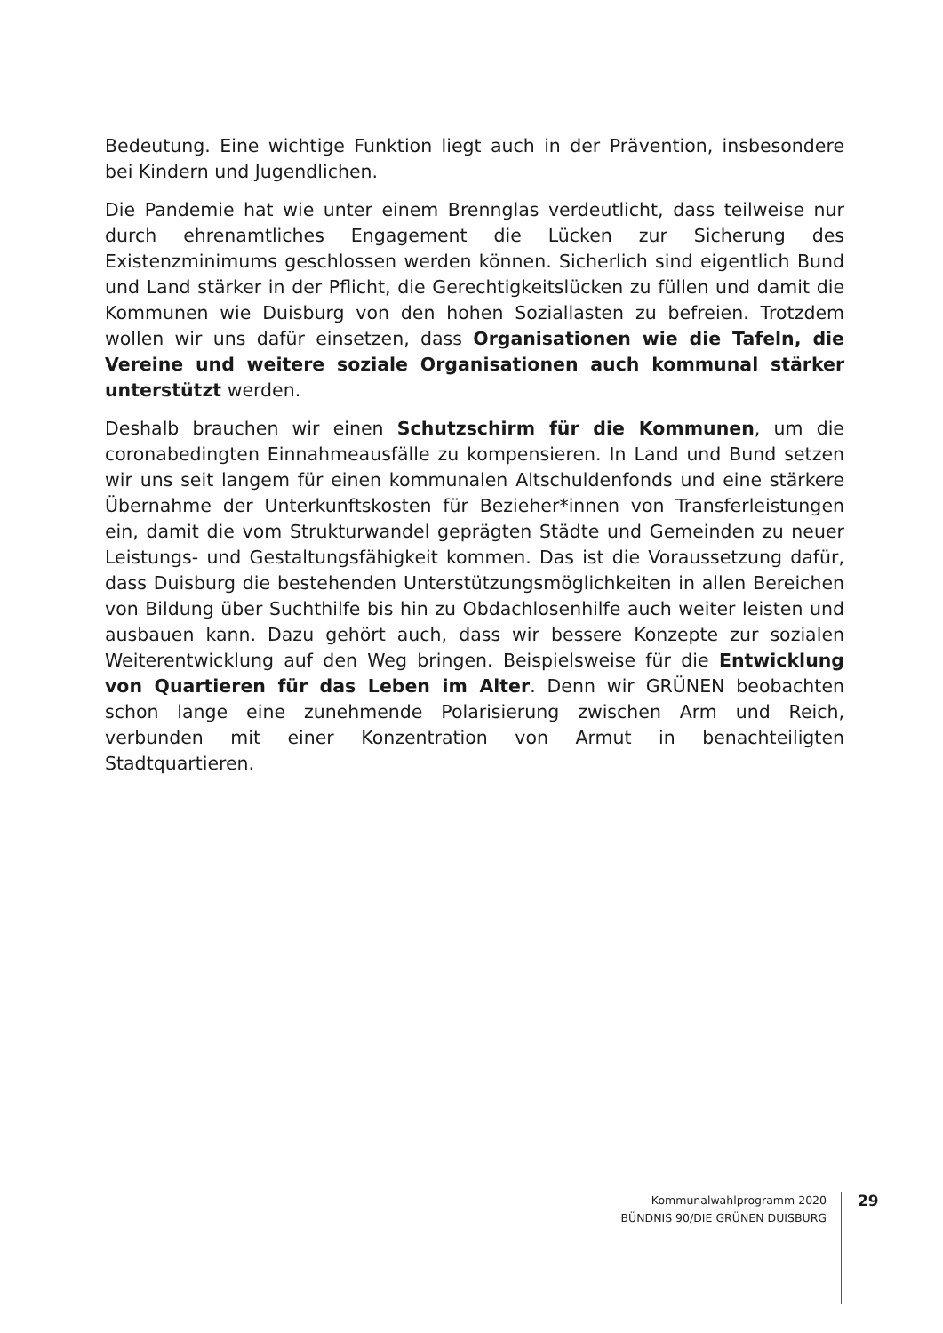Bedeutung. Eine wichtige Funktion liegt auch in der Prävention, insbesondere bei Kindern und Jugendlichen.
Die Pandemie hat wie unter einem Brennglas verdeutlicht, dass teilweise nur durch ehrenamtliches Engagement die Lücken zur Sicherung des Existenzminimums geschlossen werden können. Sicherlich sind eigentlich Bund und Land stärker in der Pflicht, die Gerechtigkeitslücken zu füllen und damit die Kommunen wie Duisburg von den hohen Soziallasten zu befreien. Trotzdem wollen wir uns dafür einsetzen, dass Organisationen wie die Tafeln, die Vereine und weitere soziale Organisationen auch kommunal stärker unterstützt werden.
Deshalb brauchen wir einen Schutzschirm für die Kommunen, um die coronabedingten Einnahmeausfälle zu kompensieren. In Land und Bund setzen wir uns seit langem für einen kommunalen Altschuldenfonds und eine stärkere Übernahme der Unterkunftskosten für Bezieher*innen von Transferleistungen ein, damit die vom Strukturwandel geprägten Städte und Gemeinden zu neuer Leistungs- und Gestaltungsfähigkeit kommen. Das ist die Voraussetzung dafür, dass Duisburg die bestehenden Unterstützungsmöglichkeiten in allen Bereichen von Bildung über Suchthilfe bis hin zu Obdachlosenhilfe auch weiter leisten und ausbauen kann. Dazu gehört auch, dass wir bessere Konzepte zur sozialen Weiterentwicklung auf den Weg bringen. Beispielsweise für die Entwicklung von Quartieren für das Leben im Alter. Denn wir GRÜNEN beobachten schon lange eine zunehmende Polarisierung zwischen Arm und Reich, verbunden mit einer Konzentration von Armut in benachteiligten Stadtquartieren.
Kommunalwahlprogramm 2020
BÜNDNIS 90/DIE GRÜNEN DUISBURG
29